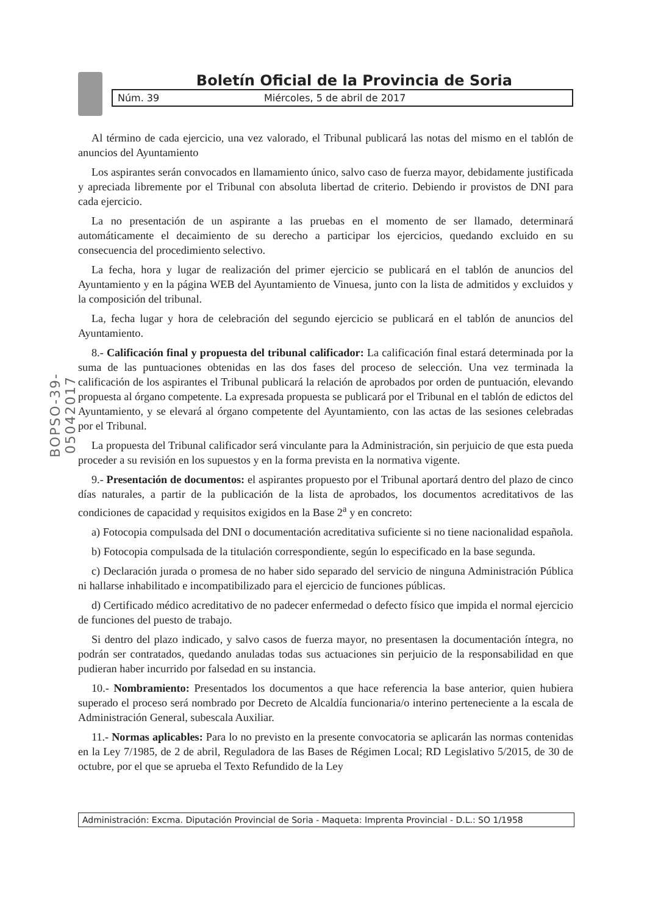Boletín Oficial de la Provincia de Soria
Núm. 39 Miércoles, 5 de abril de 2017
BOPSO-39-05042017
Al término de cada ejercicio, una vez valorado, el Tribunal publicará las notas del mismo en el tablón de anuncios del Ayuntamiento
Los aspirantes serán convocados en llamamiento único, salvo caso de fuerza mayor, debidamente justificada y apreciada libremente por el Tribunal con absoluta libertad de criterio. Debiendo ir provistos de DNI para cada ejercicio.
La no presentación de un aspirante a las pruebas en el momento de ser llamado, determinará automáticamente el decaimiento de su derecho a participar los ejercicios, quedando excluido en su consecuencia del procedimiento selectivo.
La fecha, hora y lugar de realización del primer ejercicio se publicará en el tablón de anuncios del Ayuntamiento y en la página WEB del Ayuntamiento de Vinuesa, junto con la lista de admitidos y excluidos y la composición del tribunal.
La, fecha lugar y hora de celebración del segundo ejercicio se publicará en el tablón de anuncios del Ayuntamiento.
8.- Calificación final y propuesta del tribunal calificador: La calificación final estará determinada por la suma de las puntuaciones obtenidas en las dos fases del proceso de selección. Una vez terminada la calificación de los aspirantes el Tribunal publicará la relación de aprobados por orden de puntuación, elevando propuesta al órgano competente. La expresada propuesta se publicará por el Tribunal en el tablón de edictos del Ayuntamiento, y se elevará al órgano competente del Ayuntamiento, con las actas de las sesiones celebradas por el Tribunal.
La propuesta del Tribunal calificador será vinculante para la Administración, sin perjuicio de que esta pueda proceder a su revisión en los supuestos y en la forma prevista en la normativa vigente.
9.- Presentación de documentos: el aspirantes propuesto por el Tribunal aportará dentro del plazo de cinco días naturales, a partir de la publicación de la lista de aprobados, los documentos acreditativos de las condiciones de capacidad y requisitos exigidos en la Base 2<sup>a</sup> y en concreto:
a) Fotocopia compulsada del DNI o documentación acreditativa suficiente si no tiene nacionalidad española.
b) Fotocopia compulsada de la titulación correspondiente, según lo especificado en la base segunda.
c) Declaración jurada o promesa de no haber sido separado del servicio de ninguna Administración Pública ni hallarse inhabilitado e incompatibilizado para el ejercicio de funciones públicas.
d) Certificado médico acreditativo de no padecer enfermedad o defecto físico que impida el normal ejercicio de funciones del puesto de trabajo.
Si dentro del plazo indicado, y salvo casos de fuerza mayor, no presentasen la documentación íntegra, no podrán ser contratados, quedando anuladas todas sus actuaciones sin perjuicio de la responsabilidad en que pudieran haber incurrido por falsedad en su instancia.
10.- Nombramiento: Presentados los documentos a que hace referencia la base anterior, quien hubiera superado el proceso será nombrado por Decreto de Alcaldía funcionaria/o interino perteneciente a la escala de Administración General, subescala Auxiliar.
11.- Normas aplicables: Para lo no previsto en la presente convocatoria se aplicarán las normas contenidas en la Ley 7/1985, de 2 de abril, Reguladora de las Bases de Régimen Local; RD Legislativo 5/2015, de 30 de octubre, por el que se aprueba el Texto Refundido de la Ley
Administración: Excma. Diputación Provincial de Soria - Maqueta: Imprenta Provincial - D.L.: SO 1/1958